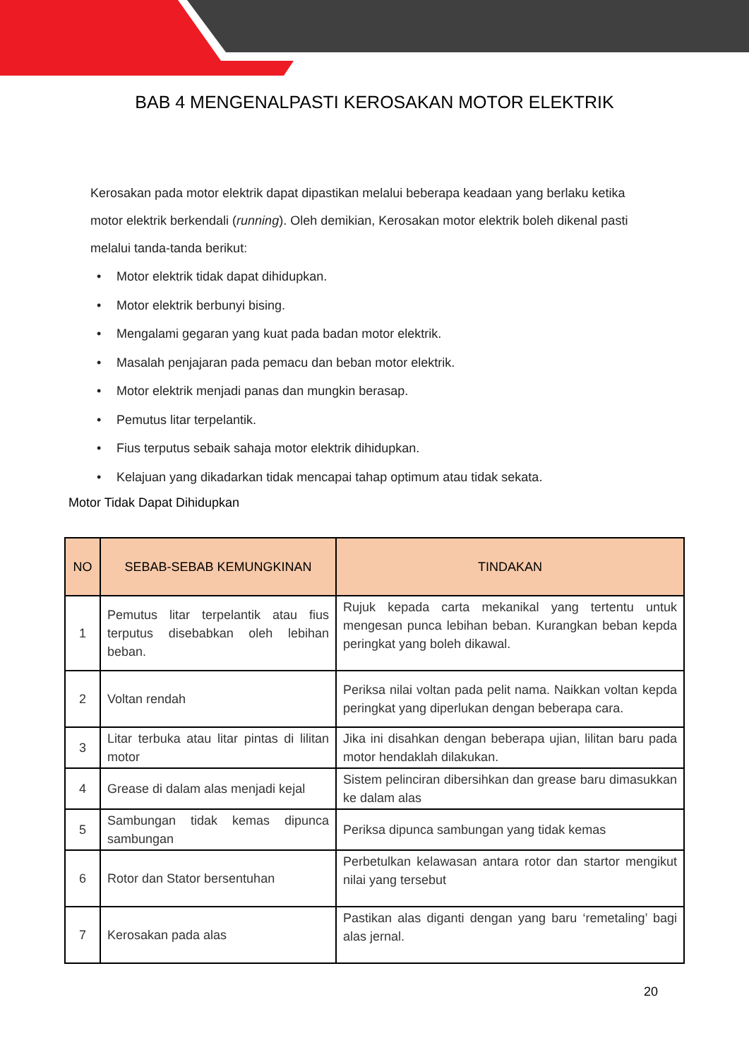BAB 4 MENGENALPASTI KEROSAKAN MOTOR ELEKTRIK
Kerosakan pada motor elektrik dapat dipastikan melalui beberapa keadaan yang berlaku ketika motor elektrik berkendali (running). Oleh demikian, Kerosakan motor elektrik boleh dikenal pasti melalui tanda-tanda berikut:
• Motor elektrik tidak dapat dihidupkan.
• Motor elektrik berbunyi bising.
• Mengalami gegaran yang kuat pada badan motor elektrik.
• Masalah penjajaran pada pemacu dan beban motor elektrik.
• Motor elektrik menjadi panas dan mungkin berasap.
• Pemutus litar terpelantik.
• Fius terputus sebaik sahaja motor elektrik dihidupkan.
• Kelajuan yang dikadarkan tidak mencapai tahap optimum atau tidak sekata.
Motor Tidak Dapat Dihidupkan
| NO | SEBAB-SEBAB KEMUNGKINAN | TINDAKAN |
| --- | --- | --- |
| 1 | Pemutus litar terpelantik atau fius terputus disebabkan oleh lebihan beban. | Rujuk kepada carta mekanikal yang tertentu untuk mengesan punca lebihan beban. Kurangkan beban kepda peringkat yang boleh dikawal. |
| 2 | Voltan rendah | Periksa nilai voltan pada pelit nama. Naikkan voltan kepda peringkat yang diperlukan dengan beberapa cara. |
| 3 | Litar terbuka atau litar pintas di lilitan motor | Jika ini disahkan dengan beberapa ujian, lilitan baru pada motor hendaklah dilakukan. |
| 4 | Grease di dalam alas menjadi kejal | Sistem pelinciran dibersihkan dan grease baru dimasukkan ke dalam alas |
| 5 | Sambungan tidak kemas dipunca sambungan | Periksa dipunca sambungan yang tidak kemas |
| 6 | Rotor dan Stator bersentuhan | Perbetulkan kelawasan antara rotor dan startor mengikut nilai yang tersebut |
| 7 | Kerosakan pada alas | Pastikan alas diganti dengan yang baru ‘remetaling’ bagi alas jernal. |
20